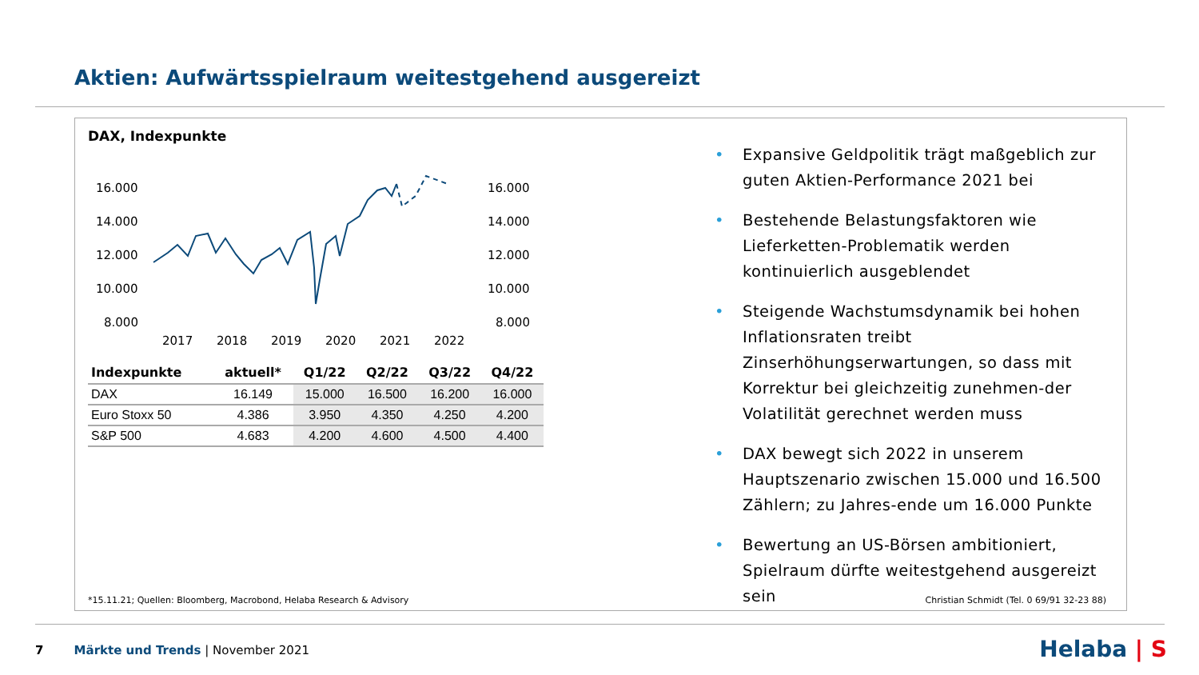Aktien: Aufwärtsspielraum weitestgehend ausgereizt
DAX, Indexpunkte
16.000
14.000
12.000
10.000
8.000
16.000
14.000
12.000
10.000
8.000
2017
2018
2019
2020
2021
2022
| Indexpunkte | aktuell* | Q1/22 | Q2/22 | Q3/22 | Q4/22 |
| --- | --- | --- | --- | --- | --- |
| DAX | 16.149 | 15.000 | 16.500 | 16.200 | 16.000 |
| Euro Stoxx 50 | 4.386 | 3.950 | 4.350 | 4.250 | 4.200 |
| S&P 500 | 4.683 | 4.200 | 4.600 | 4.500 | 4.400 |
• Expansive Geldpolitik trägt maßgeblich zur guten Aktien-Performance 2021 bei
• Bestehende Belastungsfaktoren wie Lieferketten-Problematik werden kontinuierlich ausgeblendet
• Steigende Wachstumsdynamik bei hohen Inflationsraten treibt Zinserhöhungserwartungen, so dass mit Korrektur bei gleichzeitig zunehmen-der Volatilität gerechnet werden muss
• DAX bewegt sich 2022 in unserem Hauptszenario zwischen 15.000 und 16.500 Zählern; zu Jahres-ende um 16.000 Punkte
• Bewertung an US-Börsen ambitioniert, Spielraum dürfte weitestgehend ausgereizt sein
*15.11.21; Quellen: Bloomberg, Macrobond, Helaba Research & Advisory
Christian Schmidt (Tel. 0 69/91 32-23 88)
7 Märkte und Trends | November 2021
Helaba | S